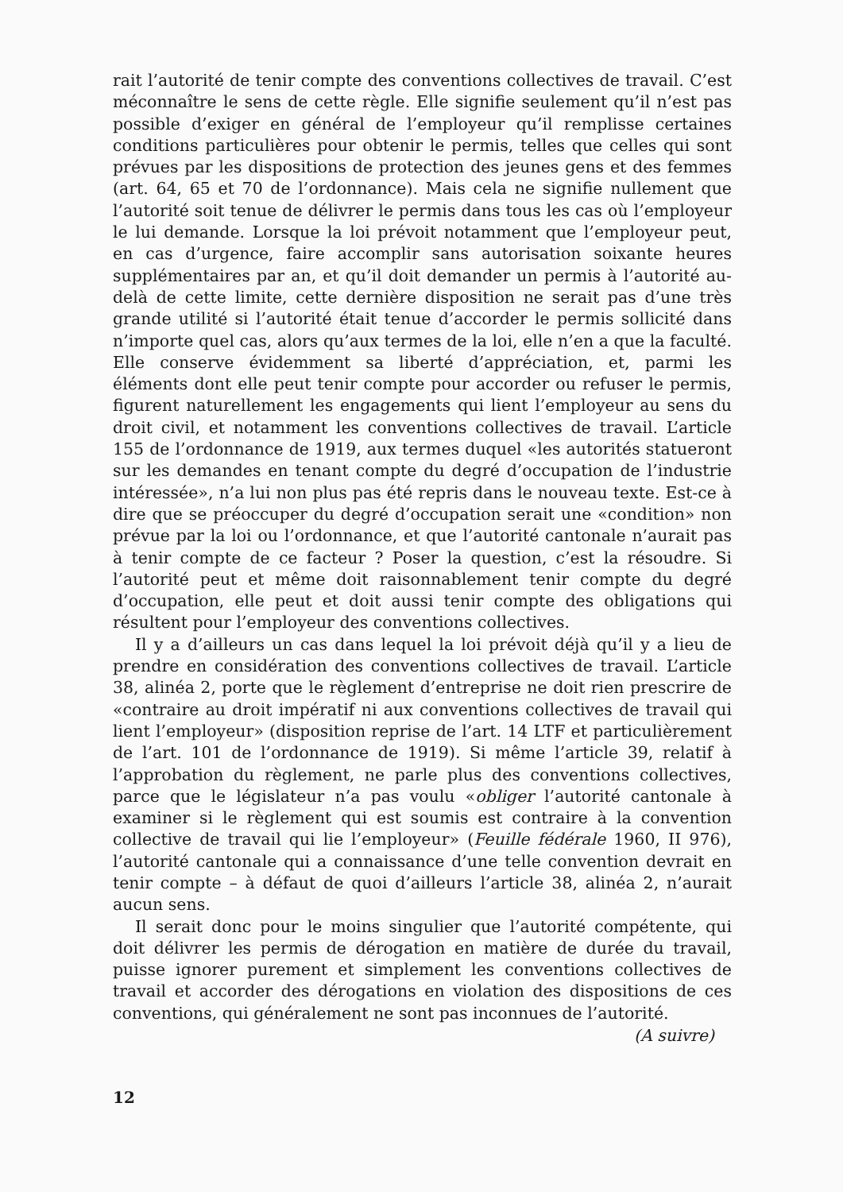rait l’autorité de tenir compte des conventions collectives de travail. C’est méconnaître le sens de cette règle. Elle signifie seulement qu’il n’est pas possible d’exiger en général de l’employeur qu’il remplisse certaines conditions particulières pour obtenir le permis, telles que celles qui sont prévues par les dispositions de protection des jeunes gens et des femmes (art. 64, 65 et 70 de l’ordonnance). Mais cela ne signifie nullement que l’autorité soit tenue de délivrer le permis dans tous les cas où l’employeur le lui demande. Lorsque la loi prévoit notamment que l’employeur peut, en cas d’urgence, faire accomplir sans autorisation soixante heures supplémentaires par an, et qu’il doit demander un permis à l’autorité au-delà de cette limite, cette dernière disposition ne serait pas d’une très grande utilité si l’autorité était tenue d’accorder le permis sollicité dans n’importe quel cas, alors qu’aux termes de la loi, elle n’en a que la faculté. Elle conserve évidemment sa liberté d’appréciation, et, parmi les éléments dont elle peut tenir compte pour accorder ou refuser le permis, figurent naturellement les engagements qui lient l’employeur au sens du droit civil, et notamment les conventions collectives de travail. L’article 155 de l’ordonnance de 1919, aux termes duquel «les autorités statueront sur les demandes en tenant compte du degré d’occupation de l’industrie intéressée», n’a lui non plus pas été repris dans le nouveau texte. Est-ce à dire que se préoccuper du degré d’occupation serait une «condition» non prévue par la loi ou l’ordonnance, et que l’autorité cantonale n’aurait pas à tenir compte de ce facteur ? Poser la question, c’est la résoudre. Si l’autorité peut et même doit raisonnablement tenir compte du degré d’occupation, elle peut et doit aussi tenir compte des obligations qui résultent pour l’employeur des conventions collectives.
Il y a d’ailleurs un cas dans lequel la loi prévoit déjà qu’il y a lieu de prendre en considération des conventions collectives de travail. L’article 38, alinéa 2, porte que le règlement d’entreprise ne doit rien prescrire de «contraire au droit impératif ni aux conventions collectives de travail qui lient l’employeur» (disposition reprise de l’art. 14 LTF et particulièrement de l’art. 101 de l’ordonnance de 1919). Si même l’article 39, relatif à l’approbation du règlement, ne parle plus des conventions collectives, parce que le législateur n’a pas voulu «obliger l’autorité cantonale à examiner si le règlement qui est soumis est contraire à la convention collective de travail qui lie l’employeur» (Feuille fédérale 1960, II 976), l’autorité cantonale qui a connaissance d’une telle convention devrait en tenir compte – à défaut de quoi d’ailleurs l’article 38, alinéa 2, n’aurait aucun sens.
Il serait donc pour le moins singulier que l’autorité compétente, qui doit délivrer les permis de dérogation en matière de durée du travail, puisse ignorer purement et simplement les conventions collectives de travail et accorder des dérogations en violation des dispositions de ces conventions, qui généralement ne sont pas inconnues de l’autorité.
(A suivre)
12